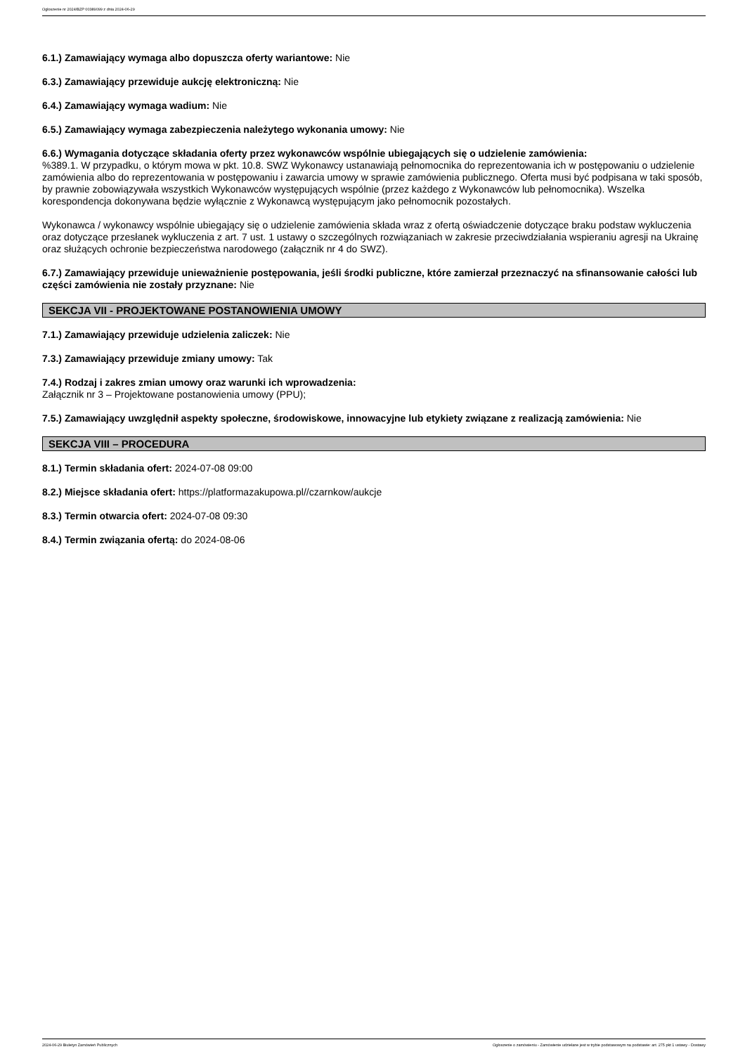Ogłoszenie nr 2024/BZP 00389099 z dnia 2024-06-29
6.1.) Zamawiający wymaga albo dopuszcza oferty wariantowe: Nie
6.3.) Zamawiający przewiduje aukcję elektroniczną: Nie
6.4.) Zamawiający wymaga wadium: Nie
6.5.) Zamawiający wymaga zabezpieczenia należytego wykonania umowy: Nie
6.6.) Wymagania dotyczące składania oferty przez wykonawców wspólnie ubiegających się o udzielenie zamówienia:
%389.1. W przypadku, o którym mowa w pkt. 10.8. SWZ Wykonawcy ustanawiają pełnomocnika do reprezentowania ich w postępowaniu o udzielenie zamówienia albo do reprezentowania w postępowaniu i zawarcia umowy w sprawie zamówienia publicznego. Oferta musi być podpisana w taki sposób, by prawnie zobowiązywała wszystkich Wykonawców występujących wspólnie (przez każdego z Wykonawców lub pełnomocnika). Wszelka korespondencja dokonywana będzie wyłącznie z Wykonawcą występującym jako pełnomocnik pozostałych.
Wykonawca / wykonawcy wspólnie ubiegający się o udzielenie zamówienia składa wraz z ofertą oświadczenie dotyczące braku podstaw wykluczenia oraz dotyczące przesłanek wykluczenia z art. 7 ust. 1 ustawy o szczególnych rozwiązaniach w zakresie przeciwdziałania wspieraniu agresji na Ukrainę oraz służących ochronie bezpieczeństwa narodowego (załącznik nr 4 do SWZ).
6.7.) Zamawiający przewiduje unieważnienie postępowania, jeśli środki publiczne, które zamierzał przeznaczyć na sfinansowanie całości lub części zamówienia nie zostały przyznane: Nie
SEKCJA VII - PROJEKTOWANE POSTANOWIENIA UMOWY
7.1.) Zamawiający przewiduje udzielenia zaliczek: Nie
7.3.) Zamawiający przewiduje zmiany umowy: Tak
7.4.) Rodzaj i zakres zmian umowy oraz warunki ich wprowadzenia:
Załącznik nr 3 – Projektowane postanowienia umowy (PPU);
7.5.) Zamawiający uwzględnił aspekty społeczne, środowiskowe, innowacyjne lub etykiety związane z realizacją zamówienia: Nie
SEKCJA VIII – PROCEDURA
8.1.) Termin składania ofert: 2024-07-08 09:00
8.2.) Miejsce składania ofert: https://platformazakupowa.pl//czarnkow/aukcje
8.3.) Termin otwarcia ofert: 2024-07-08 09:30
8.4.) Termin związania ofertą: do 2024-08-06
2024-06-29 Biuletyn Zamówień Publicznych Ogłoszenie o zamówieniu - Zamówienie udzielane jest w trybie podstawowym na podstawie: art. 275 pkt 1 ustawy - Dostawy